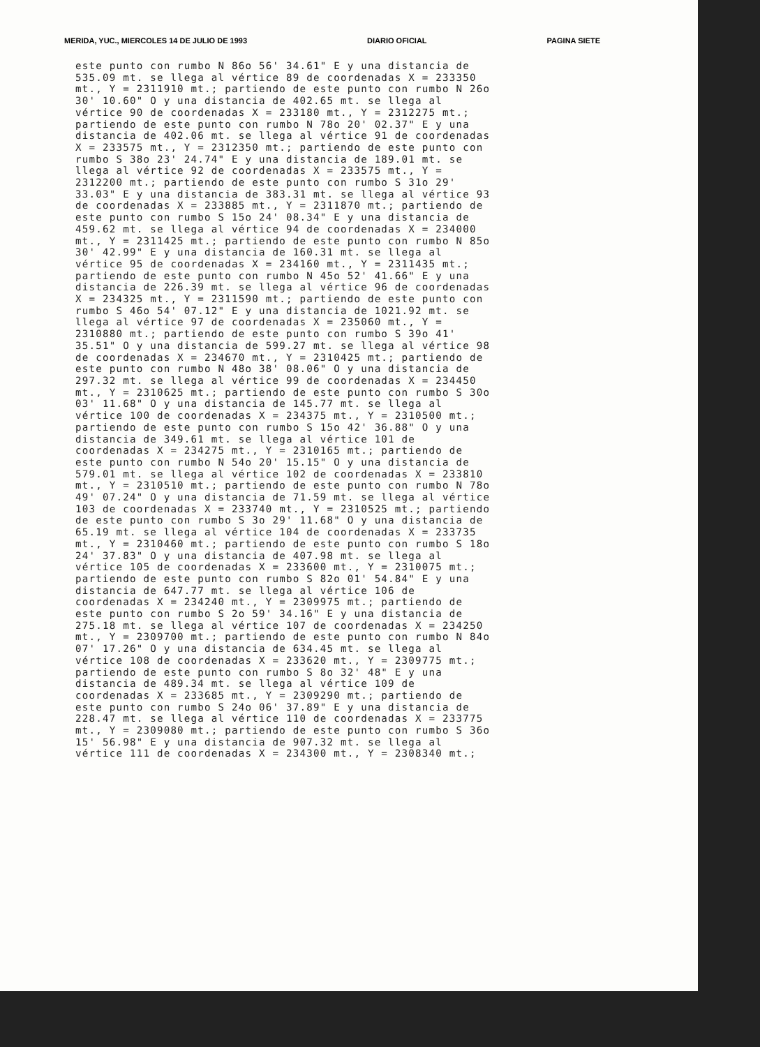MERIDA, YUC., MIERCOLES 14 DE JULIO DE 1993 DIARIO OFICIAL PAGINA SIETE
este punto con rumbo N 86o 56' 34.61" E y una distancia de 535.09 mt. se llega al vértice 89 de coordenadas X = 233350 mt., Y = 2311910 mt.; partiendo de este punto con rumbo N 26o 30' 10.60" O y una distancia de 402.65 mt. se llega al vértice 90 de coordenadas X = 233180 mt., Y = 2312275 mt.; partiendo de este punto con rumbo N 78o 20' 02.37" E y una distancia de 402.06 mt. se llega al vértice 91 de coordenadas X = 233575 mt., Y = 2312350 mt.; partiendo de este punto con rumbo S 38o 23' 24.74" E y una distancia de 189.01 mt. se llega al vértice 92 de coordenadas X = 233575 mt., Y = 2312200 mt.; partiendo de este punto con rumbo S 31o 29' 33.03" E y una distancia de 383.31 mt. se llega al vértice 93 de coordenadas X = 233885 mt., Y = 2311870 mt.; partiendo de este punto con rumbo S 15o 24' 08.34" E y una distancia de 459.62 mt. se llega al vértice 94 de coordenadas X = 234000 mt., Y = 2311425 mt.; partiendo de este punto con rumbo N 85o 30' 42.99" E y una distancia de 160.31 mt. se llega al vértice 95 de coordenadas X = 234160 mt., Y = 2311435 mt.; partiendo de este punto con rumbo N 45o 52' 41.66" E y una distancia de 226.39 mt. se llega al vértice 96 de coordenadas X = 234325 mt., Y = 2311590 mt.; partiendo de este punto con rumbo S 46o 54' 07.12" E y una distancia de 1021.92 mt. se llega al vértice 97 de coordenadas X = 235060 mt., Y = 2310880 mt.; partiendo de este punto con rumbo S 39o 41' 35.51" O y una distancia de 599.27 mt. se llega al vértice 98 de coordenadas X = 234670 mt., Y = 2310425 mt.; partiendo de este punto con rumbo N 48o 38' 08.06" O y una distancia de 297.32 mt. se llega al vértice 99 de coordenadas X = 234450 mt., Y = 2310625 mt.; partiendo de este punto con rumbo S 30o 03' 11.68" O y una distancia de 145.77 mt. se llega al vértice 100 de coordenadas X = 234375 mt., Y = 2310500 mt.; partiendo de este punto con rumbo S 15o 42' 36.88" O y una distancia de 349.61 mt. se llega al vértice 101 de coordenadas X = 234275 mt., Y = 2310165 mt.; partiendo de este punto con rumbo N 54o 20' 15.15" O y una distancia de 579.01 mt. se llega al vértice 102 de coordenadas X = 233810 mt., Y = 2310510 mt.; partiendo de este punto con rumbo N 78o 49' 07.24" O y una distancia de 71.59 mt. se llega al vértice 103 de coordenadas X = 233740 mt., Y = 2310525 mt.; partiendo de este punto con rumbo S 3o 29' 11.68" O y una distancia de 65.19 mt. se llega al vértice 104 de coordenadas X = 233735 mt., Y = 2310460 mt.; partiendo de este punto con rumbo S 18o 24' 37.83" O y una distancia de 407.98 mt. se llega al vértice 105 de coordenadas X = 233600 mt., Y = 2310075 mt.; partiendo de este punto con rumbo S 82o 01' 54.84" E y una distancia de 647.77 mt. se llega al vértice 106 de coordenadas X = 234240 mt., Y = 2309975 mt.; partiendo de este punto con rumbo S 2o 59' 34.16" E y una distancia de 275.18 mt. se llega al vértice 107 de coordenadas X = 234250 mt., Y = 2309700 mt.; partiendo de este punto con rumbo N 84o 07' 17.26" O y una distancia de 634.45 mt. se llega al vértice 108 de coordenadas X = 233620 mt., Y = 2309775 mt.; partiendo de este punto con rumbo S 8o 32' 48" E y una distancia de 489.34 mt. se llega al vértice 109 de coordenadas X = 233685 mt., Y = 2309290 mt.; partiendo de este punto con rumbo S 24o 06' 37.89" E y una distancia de 228.47 mt. se llega al vértice 110 de coordenadas X = 233775 mt., Y = 2309080 mt.; partiendo de este punto con rumbo S 36o 15' 56.98" E y una distancia de 907.32 mt. se llega al vértice 111 de coordenadas X = 234300 mt., Y = 2308340 mt.;